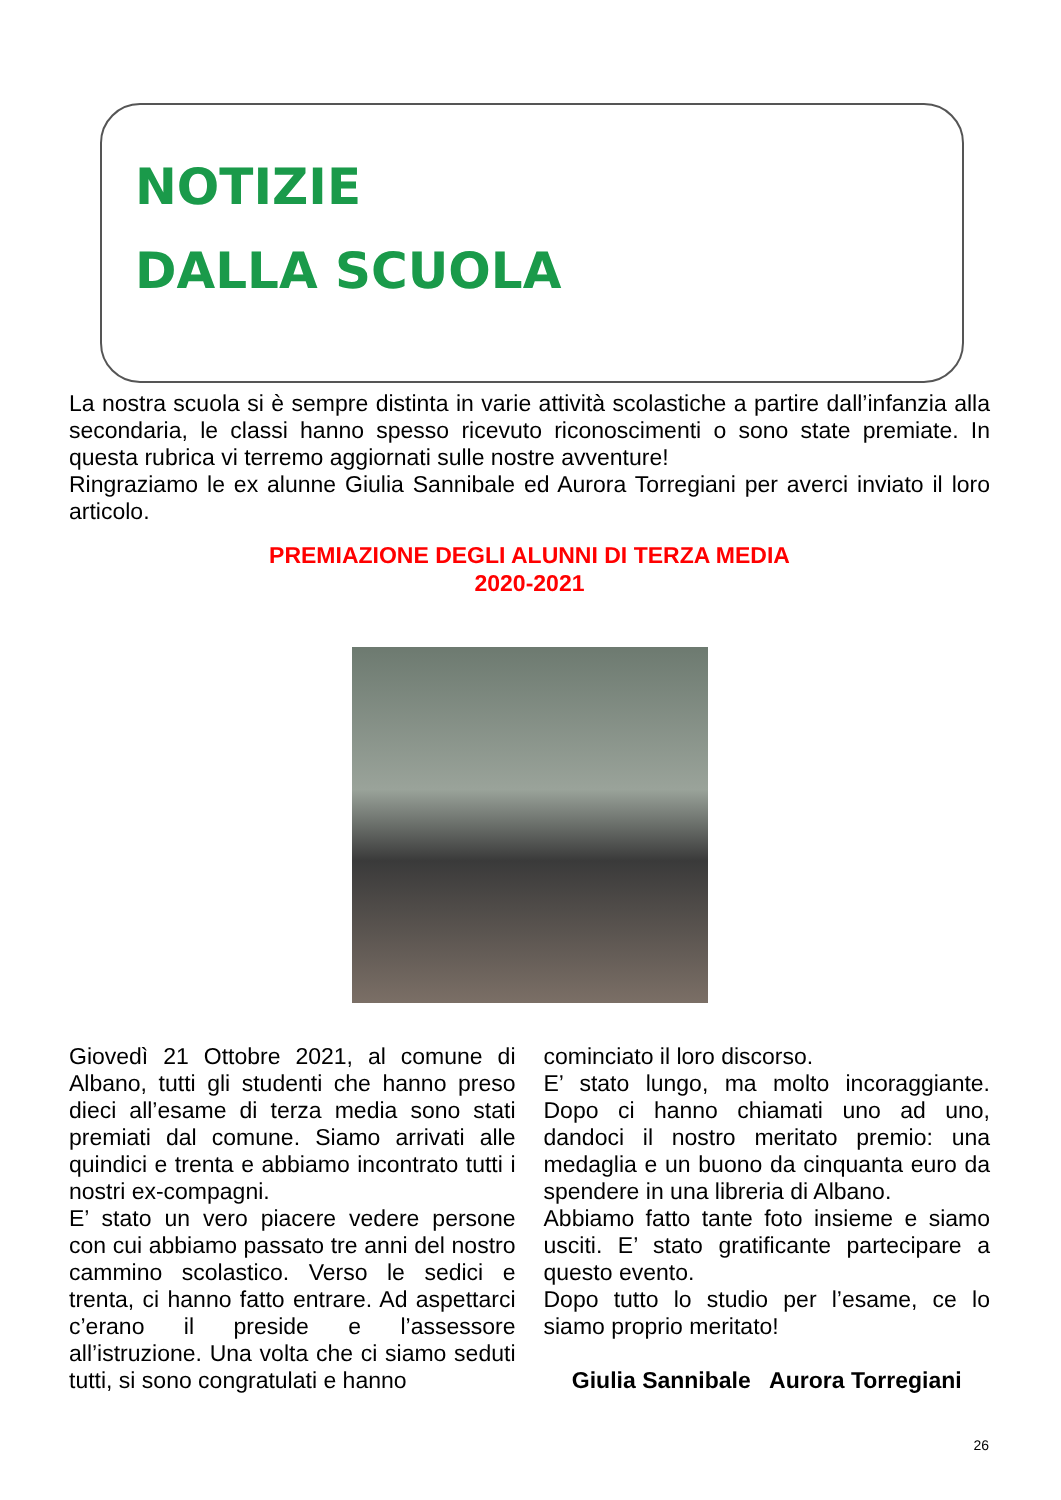NOTIZIE
DALLA SCUOLA
La nostra scuola si è sempre distinta in varie attività scolastiche a partire dall’infanzia alla secondaria, le classi hanno spesso ricevuto riconoscimenti o sono state premiate. In questa rubrica vi terremo aggiornati sulle nostre avventure!
Ringraziamo le ex alunne Giulia Sannibale ed Aurora Torregiani per averci inviato il loro articolo.
PREMIAZIONE DEGLI ALUNNI DI TERZA MEDIA
2020-2021
Giovedì 21 Ottobre 2021, al comune di Albano, tutti gli studenti che hanno preso dieci all’esame di terza media sono stati premiati dal comune. Siamo arrivati alle quindici e trenta e abbiamo incontrato tutti i nostri ex-compagni.
E’ stato un vero piacere vedere persone con cui abbiamo passato tre anni del nostro cammino scolastico. Verso le sedici e trenta, ci hanno fatto entrare. Ad aspettarci c’erano il preside e l’assessore all’istruzione. Una volta che ci siamo seduti tutti, si sono congratulati e hanno
cominciato il loro discorso.
E’ stato lungo, ma molto incoraggiante. Dopo ci hanno chiamati uno ad uno, dandoci il nostro meritato premio: una medaglia e un buono da cinquanta euro da spendere in una libreria di Albano.
Abbiamo fatto tante foto insieme e siamo usciti. E’ stato gratificante partecipare a questo evento.
Dopo tutto lo studio per l’esame, ce lo siamo proprio meritato!
Giulia Sannibale Aurora Torregiani
26